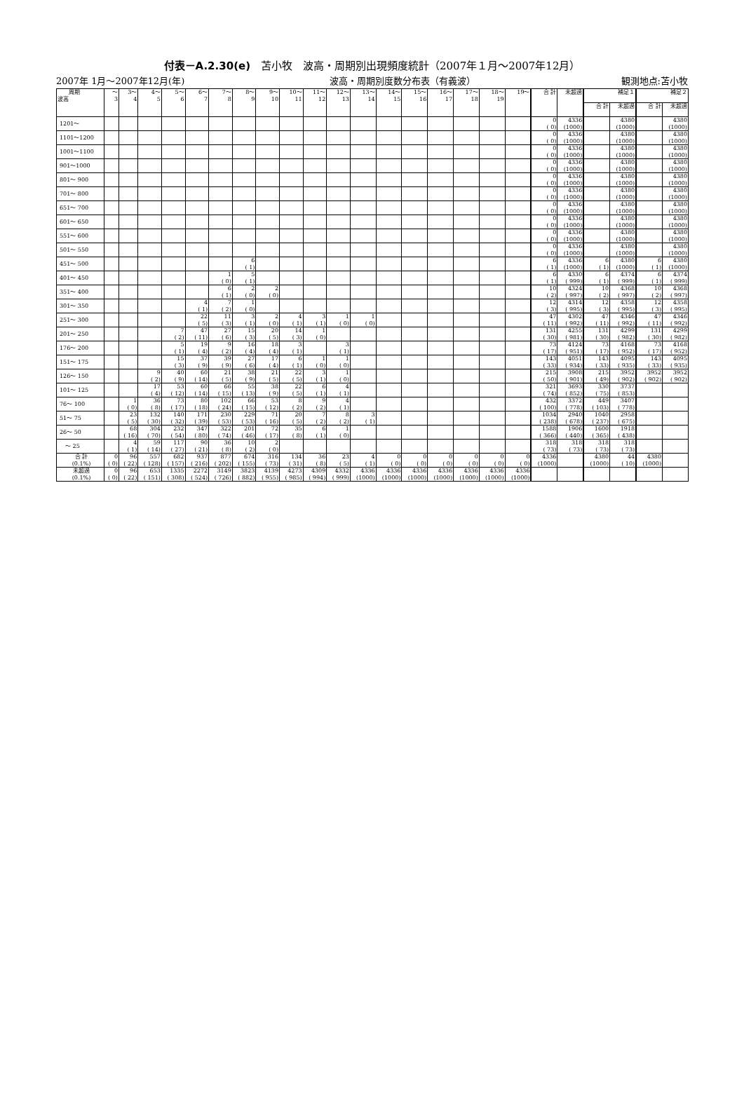付表－A.2.30(e)　苫小牧　波高・周期別出現頻度統計（2007年１月～2007年12月）
2007年 1月～2007年12月(年) 波高・周期別度数分布表（有義波） 観測地点:苫小牧
| 周期 波高 | ～ 3 | 3～ 4 | 4～ 5 | 5～ 6 | 6～ 7 | 7～ 8 | 8～ 9 | 9～ 10 | 10～ 11 | 11～ 12 | 12～ 13 | 13～ 14 | 14～ 15 | 15～ 16 | 16～ 17 | 17～ 18 | 18～ 19 | 19～ | 合 計 | 未超過 | 補足１ | | 補足２ | |
| --- | --- | --- | --- | --- | --- | --- | --- | --- | --- | --- | --- | --- | --- | --- | --- | --- | --- | --- | --- | --- | --- | --- | --- | --- |
| | | | | | | | | | | | | | | | | | | | | | 合 計 | 未超過 | 合 計 | 未超過 |
| 1201～ | | | | | | | | | | | | | | | | | | | 0 ( 0) | 4336 (1000) | | 4380 (1000) | | 4380 (1000) |
| 1101～1200 | | | | | | | | | | | | | | | | | | | 0 ( 0) | 4336 (1000) | | 4380 (1000) | | 4380 (1000) |
| 1001～1100 | | | | | | | | | | | | | | | | | | | 0 ( 0) | 4336 (1000) | | 4380 (1000) | | 4380 (1000) |
| 901～1000 | | | | | | | | | | | | | | | | | | | 0 ( 0) | 4336 (1000) | | 4380 (1000) | | 4380 (1000) |
| 801～ 900 | | | | | | | | | | | | | | | | | | | 0 ( 0) | 4336 (1000) | | 4380 (1000) | | 4380 (1000) |
| 701～ 800 | | | | | | | | | | | | | | | | | | | 0 ( 0) | 4336 (1000) | | 4380 (1000) | | 4380 (1000) |
| 651～ 700 | | | | | | | | | | | | | | | | | | | 0 ( 0) | 4336 (1000) | | 4380 (1000) | | 4380 (1000) |
| 601～ 650 | | | | | | | | | | | | | | | | | | | 0 ( 0) | 4336 (1000) | | 4380 (1000) | | 4380 (1000) |
| 551～ 600 | | | | | | | | | | | | | | | | | | | 0 ( 0) | 4336 (1000) | | 4380 (1000) | | 4380 (1000) |
| 501～ 550 | | | | | | | | | | | | | | | | | | | 0 ( 0) | 4336 (1000) | | 4380 (1000) | | 4380 (1000) |
| 451～ 500 | | | | | | | 6 ( 1) | | | | | | | | | | | | 6 ( 1) | 4336 (1000) | 6 ( 1) | 4380 (1000) | 6 ( 1) | 4380 (1000) |
| 401～ 450 | | | | | | 1 ( 0) | 5 ( 1) | | | | | | | | | | | | 6 ( 1) | 4330 ( 999) | 6 ( 1) | 4374 ( 999) | 6 ( 1) | 4374 ( 999) |
| 351～ 400 | | | | | | 6 ( 1) | 2 ( 0) | 2 ( 0) | | | | | | | | | | | 10 ( 2) | 4324 ( 997) | 10 ( 2) | 4368 ( 997) | 10 ( 2) | 4368 ( 997) |
| 301～ 350 | | | | | 4 ( 1) | 7 ( 2) | 1 ( 0) | | | | | | | | | | | | 12 ( 3) | 4314 ( 995) | 12 ( 3) | 4358 ( 995) | 12 ( 3) | 4358 ( 995) |
| 251～ 300 | | | | | 22 ( 5) | 11 ( 3) | 3 ( 1) | 2 ( 0) | 4 ( 1) | 3 ( 1) | 1 ( 0) | 1 ( 0) | | | | | | | 47 ( 11) | 4302 ( 992) | 47 ( 11) | 4346 ( 992) | 47 ( 11) | 4346 ( 992) |
| 201～ 250 | | | | 7 ( 2) | 47 ( 11) | 27 ( 6) | 15 ( 3) | 20 ( 5) | 14 ( 3) | 1 ( 0) | | | | | | | | | 131 ( 30) | 4255 ( 981) | 131 ( 30) | 4299 ( 982) | 131 ( 30) | 4299 ( 982) |
| 176～ 200 | | | | 5 ( 1) | 19 ( 4) | 9 ( 2) | 16 ( 4) | 18 ( 4) | 3 ( 1) | | 3 ( 1) | | | | | | | | 73 ( 17) | 4124 ( 951) | 73 ( 17) | 4168 ( 952) | 73 ( 17) | 4168 ( 952) |
| 151～ 175 | | | | 15 ( 3) | 37 ( 9) | 39 ( 9) | 27 ( 6) | 17 ( 4) | 6 ( 1) | 1 ( 0) | 1 ( 0) | | | | | | | | 143 ( 33) | 4051 ( 934) | 143 ( 33) | 4095 ( 935) | 143 ( 33) | 4095 ( 935) |
| 126～ 150 | | | 9 ( 2) | 40 ( 9) | 60 ( 14) | 21 ( 5) | 38 ( 9) | 21 ( 5) | 22 ( 5) | 3 ( 1) | 1 ( 0) | | | | | | | | 215 ( 50) | 3908 ( 901) | 215 ( 49) | 3952 ( 902) | 3952 ( 902) | 3952 ( 902) |
| 101～ 125 | | | 17 ( 4) | 53 ( 12) | 60 ( 14) | 66 ( 15) | 55 ( 13) | 38 ( 9) | 22 ( 5) | 6 ( 1) | 4 ( 1) | | | | | | | | 321 ( 74) | 3693 ( 852) | 330 ( 75) | 3737 ( 853) | | |
| 76～ 100 | | 1 ( 0) | 36 ( 8) | 73 ( 17) | 80 ( 18) | 102 ( 24) | 66 ( 15) | 53 ( 12) | 8 ( 2) | 9 ( 2) | 4 ( 1) | | | | | | | | 432 ( 100) | 3372 ( 778) | 449 ( 103) | 3407 ( 778) | | |
| 51～ 75 | | 23 ( 5) | 132 ( 30) | 140 ( 32) | 171 ( 39) | 230 ( 53) | 229 ( 53) | 71 ( 16) | 20 ( 5) | 7 ( 2) | 8 ( 2) | 3 ( 1) | | | | | | | 1034 ( 238) | 2940 ( 678) | 1040 ( 237) | 2958 ( 675) | | |
| 26～ 50 | | 68 ( 16) | 304 ( 70) | 232 ( 54) | 347 ( 80) | 322 ( 74) | 201 ( 46) | 72 ( 17) | 35 ( 8) | 6 ( 1) | 1 ( 0) | | | | | | | | 1588 ( 366) | 1906 ( 440) | 1600 ( 365) | 1918 ( 438) | | |
| ～ 25 | | 4 ( 1) | 59 ( 14) | 117 ( 27) | 90 ( 21) | 36 ( 8) | 10 ( 2) | 2 ( 0) | | | | | | | | | | | 318 ( 73) | 318 ( 73) | 318 ( 73) | 318 ( 73) | | |
| 合 計 (0.1%) | 0 ( 0) | 96 ( 22) | 557 ( 128) | 682 ( 157) | 937 ( 216) | 877 ( 202) | 674 ( 155) | 316 ( 73) | 134 ( 31) | 36 ( 8) | 23 ( 5) | 4 ( 1) | 0 ( 0) | 0 ( 0) | 0 ( 0) | 0 ( 0) | 0 ( 0) | 0 ( 0) | 4336 (1000) | | 4380 (1000) | 44 ( 10) | 4380 (1000) | |
| 未超過 (0.1%) | 0 ( 0) | 96 ( 22) | 653 ( 151) | 1335 ( 308) | 2272 ( 524) | 3149 ( 726) | 3823 ( 882) | 4139 ( 955) | 4273 ( 985) | 4309 ( 994) | 4332 ( 999) | 4336 (1000) | 4336 (1000) | 4336 (1000) | 4336 (1000) | 4336 (1000) | 4336 (1000) | 4336 (1000) | | | | | | |